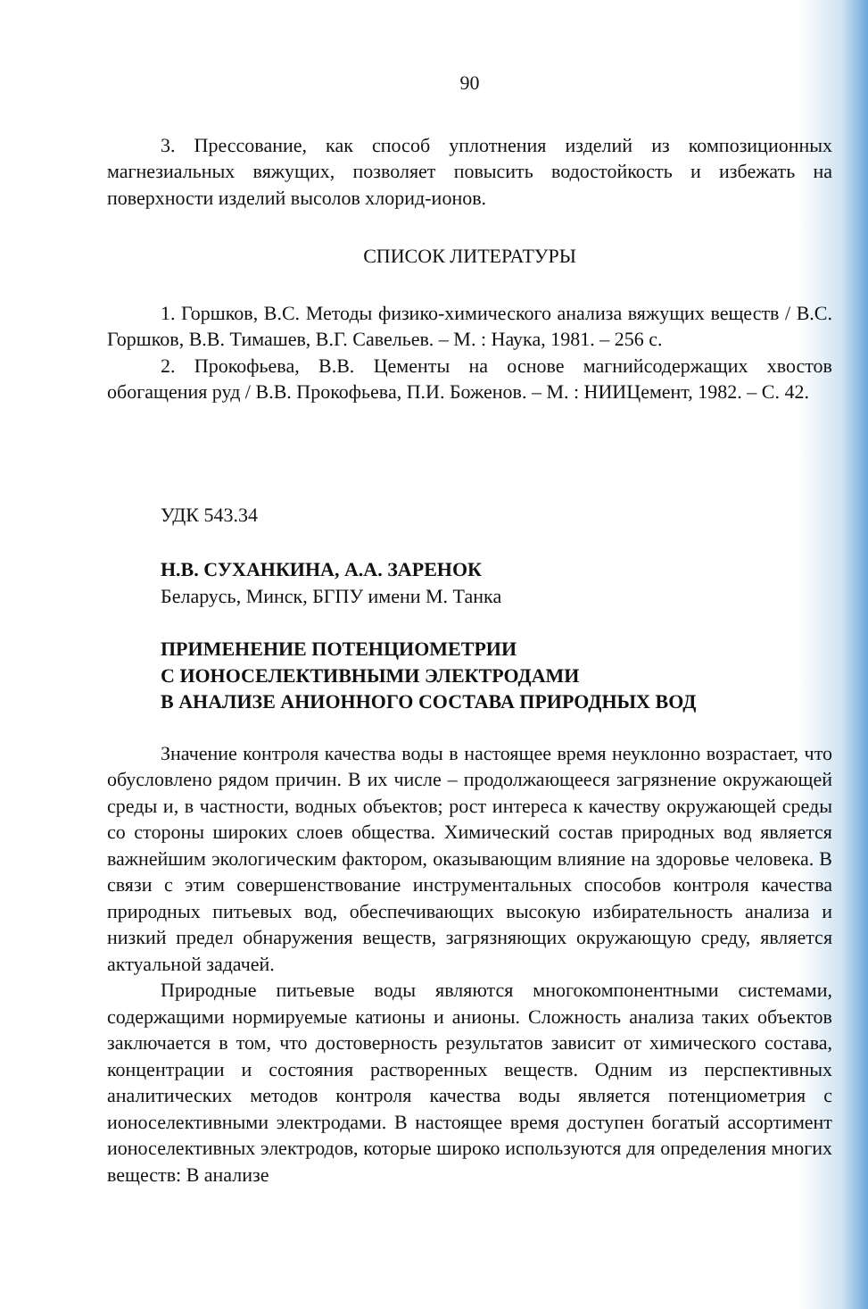90
3. Прессование, как способ уплотнения изделий из композиционных магнезиальных вяжущих, позволяет повысить водостойкость и избежать на поверхности изделий высолов хлорид-ионов.
СПИСОК ЛИТЕРАТУРЫ
1. Горшков, В.С. Методы физико-химического анализа вяжущих веществ / В.С. Горшков, В.В. Тимашев, В.Г. Савельев. – М. : Наука, 1981. – 256 с.
2. Прокофьева, В.В. Цементы на основе магнийсодержащих хвостов обогащения руд / В.В. Прокофьева, П.И. Боженов. – М. : НИИЦемент, 1982. – С. 42.
УДК 543.34
Н.В. СУХАНКИНА, А.А. ЗАРЕНОК
Беларусь, Минск, БГПУ имени М. Танка
ПРИМЕНЕНИЕ ПОТЕНЦИОМЕТРИИ
С ИОНОСЕЛЕКТИВНЫМИ ЭЛЕКТРОДАМИ
В АНАЛИЗЕ АНИОННОГО СОСТАВА ПРИРОДНЫХ ВОД
Значение контроля качества воды в настоящее время неуклонно возрастает, что обусловлено рядом причин. В их числе – продолжающееся загрязнение окружающей среды и, в частности, водных объектов; рост интереса к качеству окружающей среды со стороны широких слоев общества. Химический состав природных вод является важнейшим экологическим фактором, оказывающим влияние на здоровье человека. В связи с этим совершенствование инструментальных способов контроля качества природных питьевых вод, обеспечивающих высокую избирательность анализа и низкий предел обнаружения веществ, загрязняющих окружающую среду, является актуальной задачей.
Природные питьевые воды являются многокомпонентными системами, содержащими нормируемые катионы и анионы. Сложность анализа таких объектов заключается в том, что достоверность результатов зависит от химического состава, концентрации и состояния растворенных веществ. Одним из перспективных аналитических методов контроля качества воды является потенциометрия с ионоселективными электродами. В настоящее время доступен богатый ассортимент ионоселективных электродов, которые широко используются для определения многих веществ: В анализе